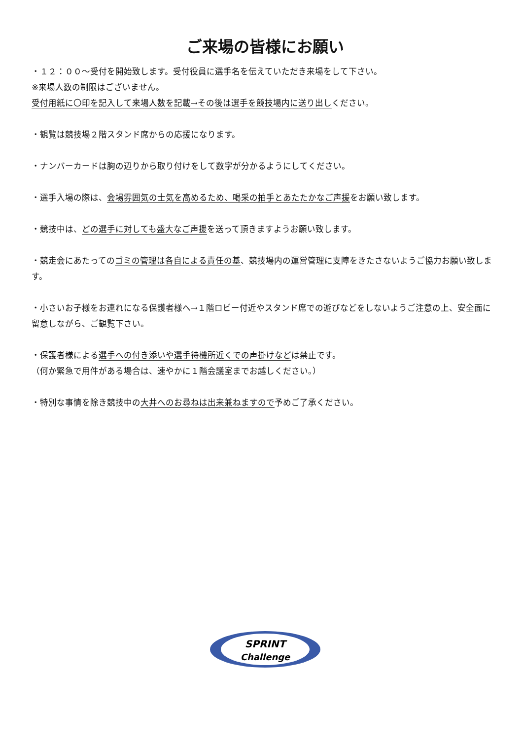ご来場の皆様にお願い
・１２：００～受付を開始致します。受付役員に選手名を伝えていただき来場をして下さい。
※来場人数の制限はございません。
受付用紙に〇印を記入して来場人数を記載→その後は選手を競技場内に送り出しください。
・観覧は競技場２階スタンド席からの応援になります。
・ナンバーカードは胸の辺りから取り付けをして数字が分かるようにしてください。
・選手入場の際は、会場雰囲気の士気を高めるため、喝采の拍手とあたたかなご声援をお願い致します。
・競技中は、どの選手に対しても盛大なご声援を送って頂きますようお願い致します。
・競走会にあたってのゴミの管理は各自による責任の基、競技場内の運営管理に支障をきたさないようご協力お願い致します。
・小さいお子様をお連れになる保護者様へ→１階ロビー付近やスタンド席での遊びなどをしないようご注意の上、安全面に留意しながら、ご観覧下さい。
・保護者様による選手への付き添いや選手待機所近くでの声掛けなどは禁止です。
（何か緊急で用件がある場合は、速やかに１階会議室までお越しください。）
・特別な事情を除き競技中の大井へのお尋ねは出来兼ねますので予めご了承ください。
SPRINT
Challenge